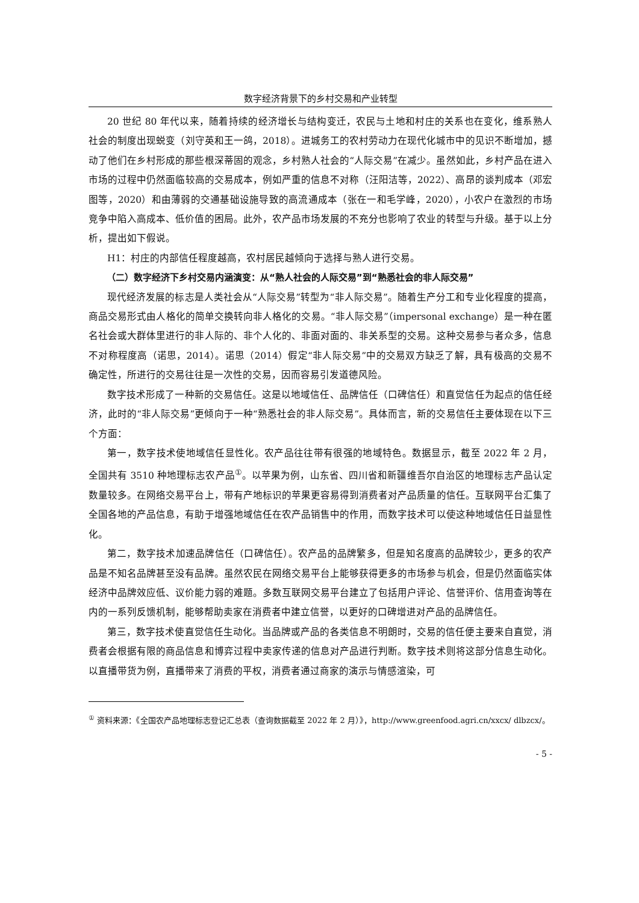数字经济背景下的乡村交易和产业转型
20 世纪 80 年代以来，随着持续的经济增长与结构变迁，农民与土地和村庄的关系也在变化，维系熟人社会的制度出现蜕变（刘守英和王一鸽，2018）。进城务工的农村劳动力在现代化城市中的见识不断增加，撼动了他们在乡村形成的那些根深蒂固的观念，乡村熟人社会的“人际交易”在减少。虽然如此，乡村产品在进入市场的过程中仍然面临较高的交易成本，例如严重的信息不对称（汪阳洁等，2022）、高昂的谈判成本（邓宏图等，2020）和由薄弱的交通基础设施导致的高流通成本（张在一和毛学峰，2020），小农户在激烈的市场竞争中陷入高成本、低价值的困局。此外，农产品市场发展的不充分也影响了农业的转型与升级。基于以上分析，提出如下假说。
H1：村庄的内部信任程度越高，农村居民越倾向于选择与熟人进行交易。
（二）数字经济下乡村交易内涵演变：从“熟人社会的人际交易”到“熟悉社会的非人际交易”
现代经济发展的标志是人类社会从“人际交易”转型为“非人际交易”。随着生产分工和专业化程度的提高，商品交易形式由人格化的简单交换转向非人格化的交易。“非人际交易”（impersonal exchange）是一种在匿名社会或大群体里进行的非人际的、非个人化的、非面对面的、非关系型的交易。这种交易参与者众多，信息不对称程度高（诺思，2014）。诺思（2014）假定“非人际交易”中的交易双方缺乏了解，具有极高的交易不确定性，所进行的交易往往是一次性的交易，因而容易引发道德风险。
数字技术形成了一种新的交易信任。这是以地域信任、品牌信任（口碑信任）和直觉信任为起点的信任经济，此时的“非人际交易”更倾向于一种“熟悉社会的非人际交易”。具体而言，新的交易信任主要体现在以下三个方面：
第一，数字技术使地域信任显性化。农产品往往带有很强的地域特色。数据显示，截至 2022 年 2 月，全国共有 3510 种地理标志农产品<sup>①</sup>。以苹果为例，山东省、四川省和新疆维吾尔自治区的地理标志产品认定数量较多。在网络交易平台上，带有产地标识的苹果更容易得到消费者对产品质量的信任。互联网平台汇集了全国各地的产品信息，有助于增强地域信任在农产品销售中的作用，而数字技术可以使这种地域信任日益显性化。
第二，数字技术加速品牌信任（口碑信任）。农产品的品牌繁多，但是知名度高的品牌较少，更多的农产品是不知名品牌甚至没有品牌。虽然农民在网络交易平台上能够获得更多的市场参与机会，但是仍然面临实体经济中品牌效应低、议价能力弱的难题。多数互联网交易平台建立了包括用户评论、信誉评价、信用查询等在内的一系列反馈机制，能够帮助卖家在消费者中建立信誉，以更好的口碑增进对产品的品牌信任。
第三，数字技术使直觉信任生动化。当品牌或产品的各类信息不明朗时，交易的信任便主要来自直觉，消费者会根据有限的商品信息和博弈过程中卖家传递的信息对产品进行判断。数字技术则将这部分信息生动化。以直播带货为例，直播带来了消费的平权，消费者通过商家的演示与情感渲染，可
<sup>①</sup> 资料来源：《全国农产品地理标志登记汇总表（查询数据截至 2022 年 2 月）》，http://www.greenfood.agri.cn/xxcx/ dlbzcx/。
- 5 -